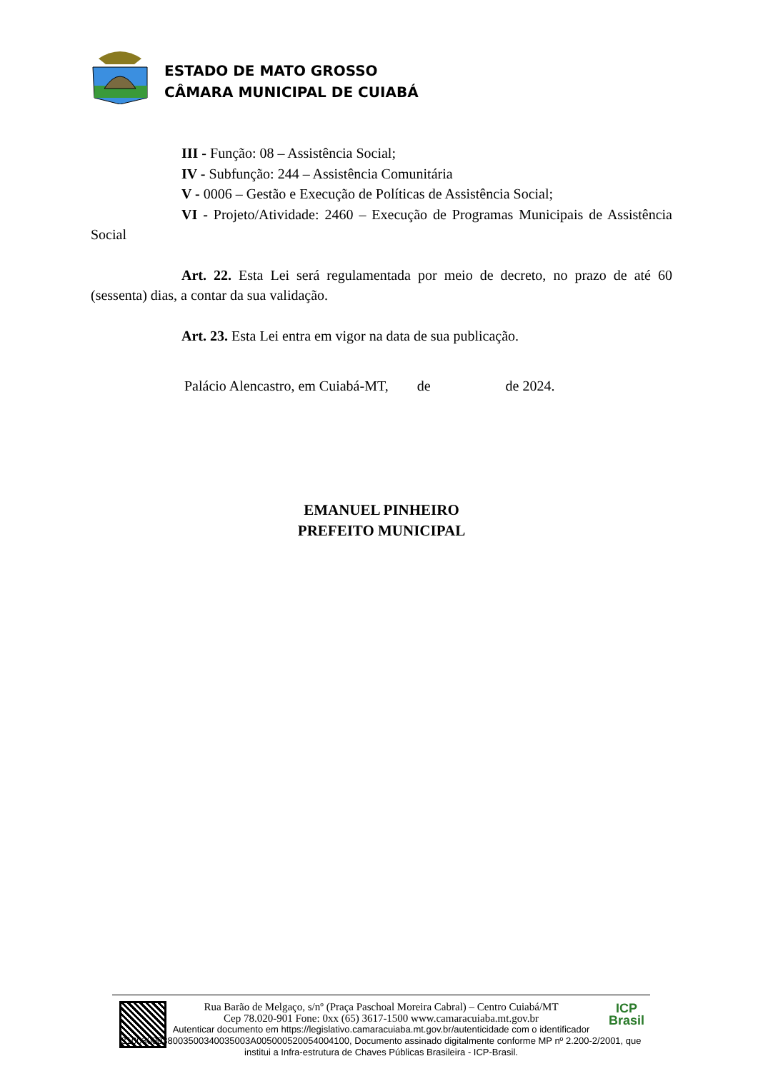ESTADO DE MATO GROSSO
CÂMARA MUNICIPAL DE CUIABÁ
III - Função: 08 – Assistência Social;
IV - Subfunção: 244 – Assistência Comunitária
V - 0006 – Gestão e Execução de Políticas de Assistência Social;
VI - Projeto/Atividade: 2460 – Execução de Programas Municipais de Assistência Social
Art. 22. Esta Lei será regulamentada por meio de decreto, no prazo de até 60 (sessenta) dias, a contar da sua validação.
Art. 23. Esta Lei entra em vigor na data de sua publicação.
Palácio Alencastro, em Cuiabá-MT, de de 2024.
EMANUEL PINHEIRO
PREFEITO MUNICIPAL
Rua Barão de Melgaço, s/nº (Praça Paschoal Moreira Cabral) – Centro Cuiabá/MT
Cep 78.020-901 Fone: 0xx (65) 3617-1500 www.camaracuiaba.mt.gov.br
Autenticar documento em https://legislativo.camaracuiaba.mt.gov.br/autenticidade com o identificador 3100300038003500340035003A005000520054004100, Documento assinado digitalmente conforme MP nº 2.200-2/2001, que institui a Infra-estrutura de Chaves Públicas Brasileira - ICP-Brasil.
ICP
Brasil